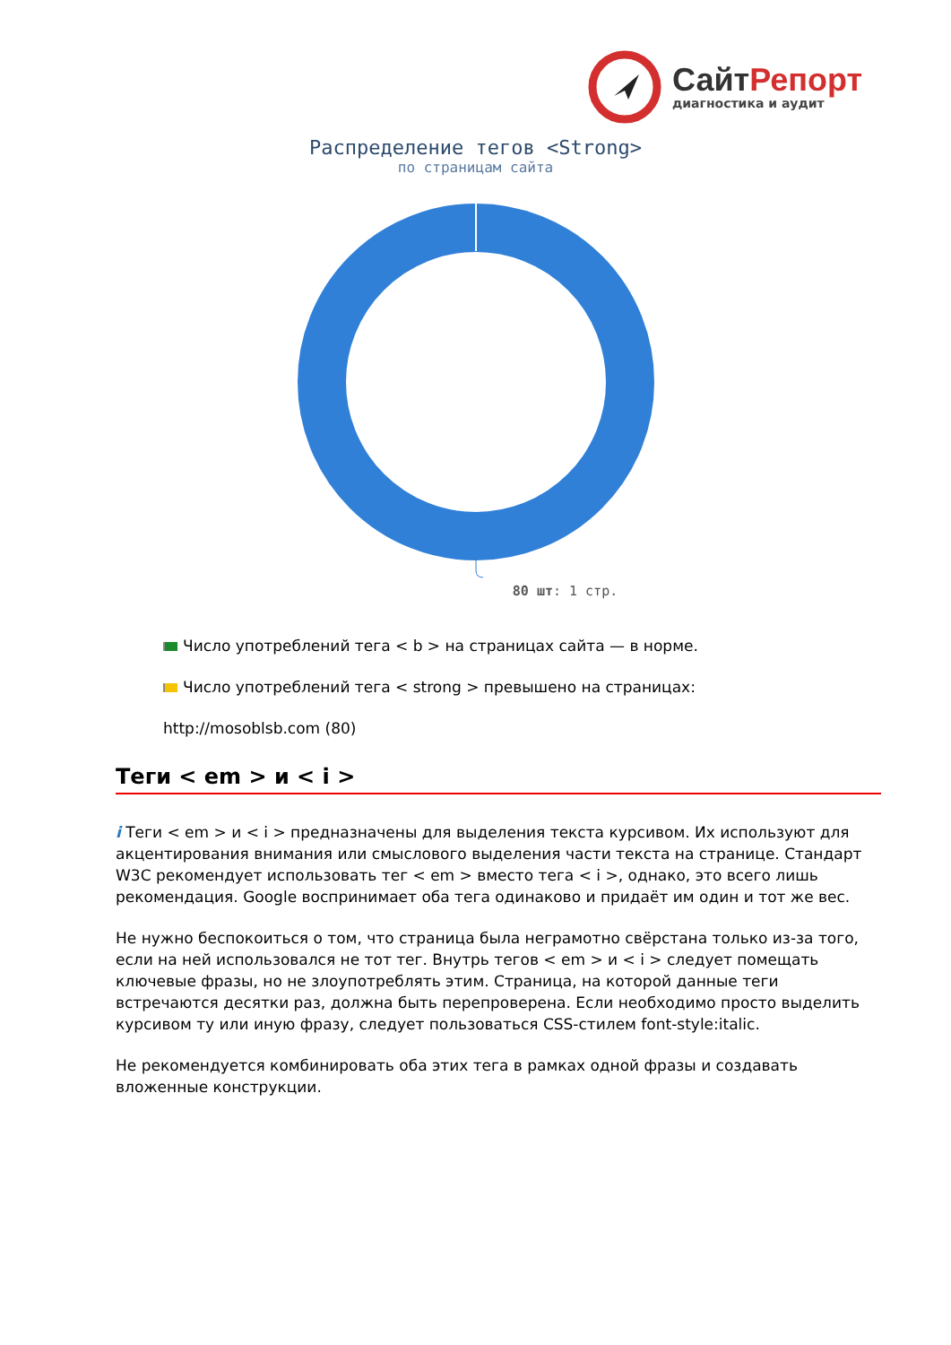СайтРепорт
диагностика и аудит
Распределение тегов <Strong>
по страницам сайта
80 шт: 1 стр.
Число употреблений тега < b > на страницах сайта — в норме.
Число употреблений тега < strong > превышено на страницах:
http://mosoblsb.com (80)
Теги < em > и < i >
i Теги < em > и < i > предназначены для выделения текста курсивом. Их используют для акцентирования внимания или смыслового выделения части текста на странице. Стандарт W3C рекомендует использовать тег < em > вместо тега < i >, однако, это всего лишь рекомендация. Google воспринимает оба тега одинаково и придаёт им один и тот же вес.
Не нужно беспокоиться о том, что страница была неграмотно свёрстана только из-за того, если на ней использовался не тот тег. Внутрь тегов < em > и < i > следует помещать ключевые фразы, но не злоупотреблять этим. Страница, на которой данные теги встречаются десятки раз, должна быть перепроверена. Если необходимо просто выделить курсивом ту или иную фразу, следует пользоваться CSS-стилем font-style:italic.
Не рекомендуется комбинировать оба этих тега в рамках одной фразы и создавать вложенные конструкции.